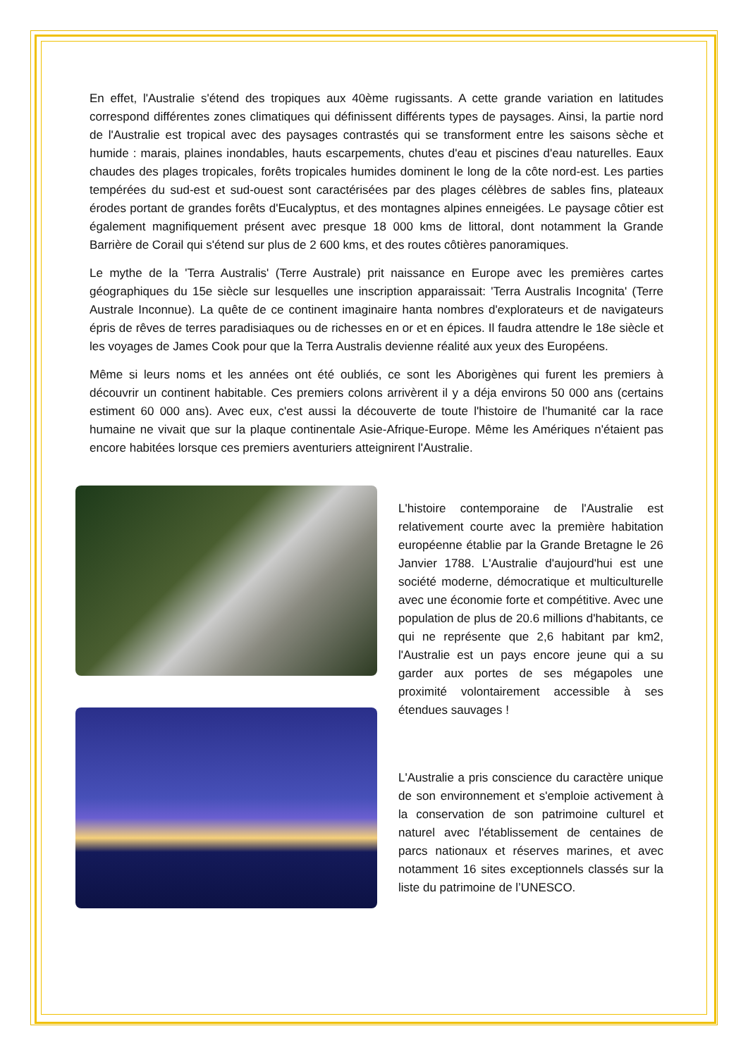En effet, l'Australie s'étend des tropiques aux 40ème rugissants. A cette grande variation en latitudes correspond différentes zones climatiques qui définissent différents types de paysages. Ainsi, la partie nord de l'Australie est tropical avec des paysages contrastés qui se transforment entre les saisons sèche et humide : marais, plaines inondables, hauts escarpements, chutes d'eau et piscines d'eau naturelles. Eaux chaudes des plages tropicales, forêts tropicales humides dominent le long de la côte nord-est. Les parties tempérées du sud-est et sud-ouest sont caractérisées par des plages célèbres de sables fins, plateaux érodes portant de grandes forêts d'Eucalyptus, et des montagnes alpines enneigées. Le paysage côtier est également magnifiquement présent avec presque 18 000 kms de littoral, dont notamment la Grande Barrière de Corail qui s'étend sur plus de 2 600 kms, et des routes côtières panoramiques.
Le mythe de la 'Terra Australis' (Terre Australe) prit naissance en Europe avec les premières cartes géographiques du 15e siècle sur lesquelles une inscription apparaissait: 'Terra Australis Incognita' (Terre Australe Inconnue). La quête de ce continent imaginaire hanta nombres d'explorateurs et de navigateurs épris de rêves de terres paradisiaques ou de richesses en or et en épices. Il faudra attendre le 18e siècle et les voyages de James Cook pour que la Terra Australis devienne réalité aux yeux des Européens.
Même si leurs noms et les années ont été oubliés, ce sont les Aborigènes qui furent les premiers à découvrir un continent habitable. Ces premiers colons arrivèrent il y a déja environs 50 000 ans (certains estiment 60 000 ans). Avec eux, c'est aussi la découverte de toute l'histoire de l'humanité car la race humaine ne vivait que sur la plaque continentale Asie-Afrique-Europe. Même les Amériques n'étaient pas encore habitées lorsque ces premiers aventuriers atteignirent l'Australie.
L'histoire contemporaine de l'Australie est relativement courte avec la première habitation européenne établie par la Grande Bretagne le 26 Janvier 1788. L'Australie d'aujourd'hui est une société moderne, démocratique et multiculturelle avec une économie forte et compétitive. Avec une population de plus de 20.6 millions d'habitants, ce qui ne représente que 2,6 habitant par km2, l'Australie est un pays encore jeune qui a su garder aux portes de ses mégapoles une proximité volontairement accessible à ses étendues sauvages !
L'Australie a pris conscience du caractère unique de son environnement et s'emploie activement à la conservation de son patrimoine culturel et naturel avec l'établissement de centaines de parcs nationaux et réserves marines, et avec notamment 16 sites exceptionnels classés sur la liste du patrimoine de l’UNESCO.